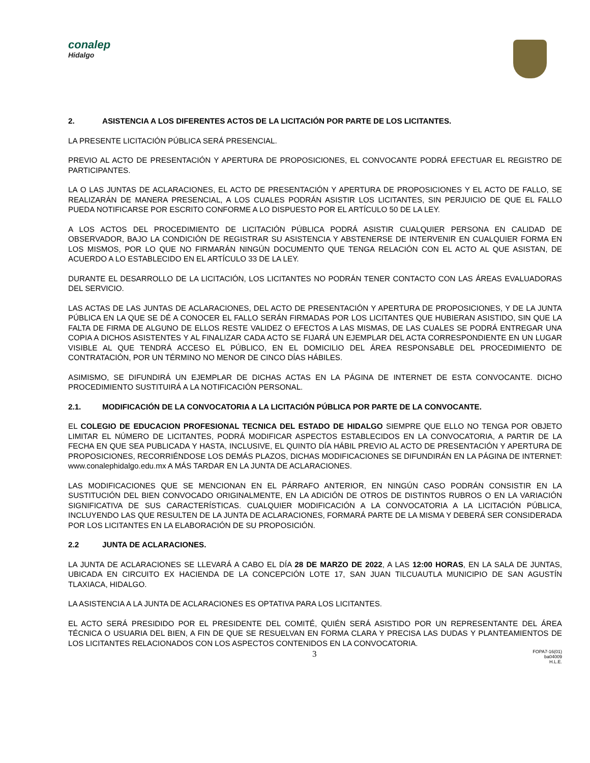conalep
Hidalgo
2. ASISTENCIA A LOS DIFERENTES ACTOS DE LA LICITACIÓN POR PARTE DE LOS LICITANTES.
LA PRESENTE LICITACIÓN PÚBLICA SERÁ PRESENCIAL.
PREVIO AL ACTO DE PRESENTACIÓN Y APERTURA DE PROPOSICIONES, EL CONVOCANTE PODRÁ EFECTUAR EL REGISTRO DE PARTICIPANTES.
LA O LAS JUNTAS DE ACLARACIONES, EL ACTO DE PRESENTACIÓN Y APERTURA DE PROPOSICIONES Y EL ACTO DE FALLO, SE REALIZARÁN DE MANERA PRESENCIAL, A LOS CUALES PODRÁN ASISTIR LOS LICITANTES, SIN PERJUICIO DE QUE EL FALLO PUEDA NOTIFICARSE POR ESCRITO CONFORME A LO DISPUESTO POR EL ARTÍCULO 50 DE LA LEY.
A LOS ACTOS DEL PROCEDIMIENTO DE LICITACIÓN PÚBLICA PODRÁ ASISTIR CUALQUIER PERSONA EN CALIDAD DE OBSERVADOR, BAJO LA CONDICIÓN DE REGISTRAR SU ASISTENCIA Y ABSTENERSE DE INTERVENIR EN CUALQUIER FORMA EN LOS MISMOS, POR LO QUE NO FIRMARÁN NINGÚN DOCUMENTO QUE TENGA RELACIÓN CON EL ACTO AL QUE ASISTAN, DE ACUERDO A LO ESTABLECIDO EN EL ARTÍCULO 33 DE LA LEY.
DURANTE EL DESARROLLO DE LA LICITACIÓN, LOS LICITANTES NO PODRÁN TENER CONTACTO CON LAS ÁREAS EVALUADORAS DEL SERVICIO.
LAS ACTAS DE LAS JUNTAS DE ACLARACIONES, DEL ACTO DE PRESENTACIÓN Y APERTURA DE PROPOSICIONES, Y DE LA JUNTA PÚBLICA EN LA QUE SE DÉ A CONOCER EL FALLO SERÁN FIRMADAS POR LOS LICITANTES QUE HUBIERAN ASISTIDO, SIN QUE LA FALTA DE FIRMA DE ALGUNO DE ELLOS RESTE VALIDEZ O EFECTOS A LAS MISMAS, DE LAS CUALES SE PODRÁ ENTREGAR UNA COPIA A DICHOS ASISTENTES Y AL FINALIZAR CADA ACTO SE FIJARÁ UN EJEMPLAR DEL ACTA CORRESPONDIENTE EN UN LUGAR VISIBLE AL QUE TENDRÁ ACCESO EL PÚBLICO, EN EL DOMICILIO DEL ÁREA RESPONSABLE DEL PROCEDIMIENTO DE CONTRATACIÓN, POR UN TÉRMINO NO MENOR DE CINCO DÍAS HÁBILES.
ASIMISMO, SE DIFUNDIRÁ UN EJEMPLAR DE DICHAS ACTAS EN LA PÁGINA DE INTERNET DE ESTA CONVOCANTE. DICHO PROCEDIMIENTO SUSTITUIRÁ A LA NOTIFICACIÓN PERSONAL.
2.1. MODIFICACIÓN DE LA CONVOCATORIA A LA LICITACIÓN PÚBLICA POR PARTE DE LA CONVOCANTE.
EL COLEGIO DE EDUCACION PROFESIONAL TECNICA DEL ESTADO DE HIDALGO SIEMPRE QUE ELLO NO TENGA POR OBJETO LIMITAR EL NÚMERO DE LICITANTES, PODRÁ MODIFICAR ASPECTOS ESTABLECIDOS EN LA CONVOCATORIA, A PARTIR DE LA FECHA EN QUE SEA PUBLICADA Y HASTA, INCLUSIVE, EL QUINTO DÍA HÁBIL PREVIO AL ACTO DE PRESENTACIÓN Y APERTURA DE PROPOSICIONES, RECORRIÉNDOSE LOS DEMÁS PLAZOS, DICHAS MODIFICACIONES SE DIFUNDIRÁN EN LA PÁGINA DE INTERNET: www.conalephidalgo.edu.mx A MÁS TARDAR EN LA JUNTA DE ACLARACIONES.
LAS MODIFICACIONES QUE SE MENCIONAN EN EL PÁRRAFO ANTERIOR, EN NINGÚN CASO PODRÁN CONSISTIR EN LA SUSTITUCIÓN DEL BIEN CONVOCADO ORIGINALMENTE, EN LA ADICIÓN DE OTROS DE DISTINTOS RUBROS O EN LA VARIACIÓN SIGNIFICATIVA DE SUS CARACTERÍSTICAS. CUALQUIER MODIFICACIÓN A LA CONVOCATORIA A LA LICITACIÓN PÚBLICA, INCLUYENDO LAS QUE RESULTEN DE LA JUNTA DE ACLARACIONES, FORMARÁ PARTE DE LA MISMA Y DEBERÁ SER CONSIDERADA POR LOS LICITANTES EN LA ELABORACIÓN DE SU PROPOSICIÓN.
2.2 JUNTA DE ACLARACIONES.
LA JUNTA DE ACLARACIONES SE LLEVARÁ A CABO EL DÍA 28 DE MARZO DE 2022, A LAS 12:00 HORAS, EN LA SALA DE JUNTAS, UBICADA EN CIRCUITO EX HACIENDA DE LA CONCEPCIÓN LOTE 17, SAN JUAN TILCUAUTLA MUNICIPIO DE SAN AGUSTÍN TLAXIACA, HIDALGO.
LA ASISTENCIA A LA JUNTA DE ACLARACIONES ES OPTATIVA PARA LOS LICITANTES.
EL ACTO SERÁ PRESIDIDO POR EL PRESIDENTE DEL COMITÉ, QUIÉN SERÁ ASISTIDO POR UN REPRESENTANTE DEL ÁREA TÉCNICA O USUARIA DEL BIEN, A FIN DE QUE SE RESUELVAN EN FORMA CLARA Y PRECISA LAS DUDAS Y PLANTEAMIENTOS DE LOS LICITANTES RELACIONADOS CON LOS ASPECTOS CONTENIDOS EN LA CONVOCATORIA.
3
FOPA7-16(01)
ba04009
H.L.E.